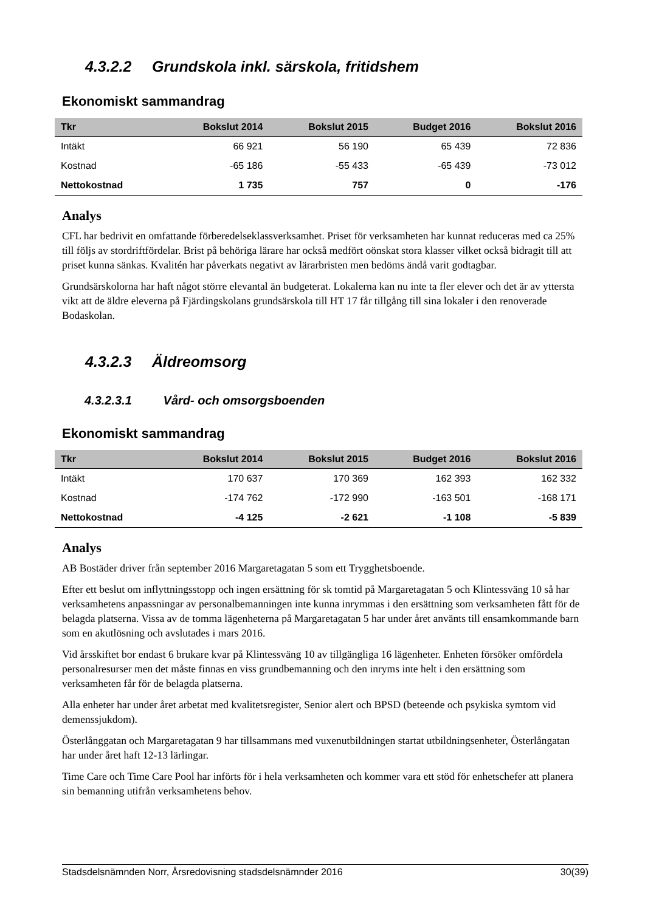4.3.2.2 Grundskola inkl. särskola, fritidshem
Ekonomiskt sammandrag
| Tkr | Bokslut 2014 | Bokslut 2015 | Budget 2016 | Bokslut 2016 |
| --- | --- | --- | --- | --- |
| Intäkt | 66 921 | 56 190 | 65 439 | 72 836 |
| Kostnad | -65 186 | -55 433 | -65 439 | -73 012 |
| Nettokostnad | 1 735 | 757 | 0 | -176 |
Analys
CFL har bedrivit en omfattande förberedelseklassverksamhet. Priset för verksamheten har kunnat reduceras med ca 25% till följs av stordriftfördelar. Brist på behöriga lärare har också medfört oönskat stora klasser vilket också bidragit till att priset kunna sänkas. Kvalitén har påverkats negativt av lärarbristen men bedöms ändå varit godtagbar.
Grundsärskolorna har haft något större elevantal än budgeterat. Lokalerna kan nu inte ta fler elever och det är av yttersta vikt att de äldre eleverna på Fjärdingskolans grundsärskola till HT 17 får tillgång till sina lokaler i den renoverade Bodaskolan.
4.3.2.3 Äldreomsorg
4.3.2.3.1 Vård- och omsorgsboenden
Ekonomiskt sammandrag
| Tkr | Bokslut 2014 | Bokslut 2015 | Budget 2016 | Bokslut 2016 |
| --- | --- | --- | --- | --- |
| Intäkt | 170 637 | 170 369 | 162 393 | 162 332 |
| Kostnad | -174 762 | -172 990 | -163 501 | -168 171 |
| Nettokostnad | -4 125 | -2 621 | -1 108 | -5 839 |
Analys
AB Bostäder driver från september 2016 Margaretagatan 5 som ett Trygghetsboende.
Efter ett beslut om inflyttningsstopp och ingen ersättning för sk tomtid på Margaretagatan 5 och Klintessväng 10 så har verksamhetens anpassningar av personalbemanningen inte kunna inrymmas i den ersättning som verksamheten fått för de belagda platserna. Vissa av de tomma lägenheterna på Margaretagatan 5 har under året använts till ensamkommande barn som en akutlösning och avslutades i mars 2016.
Vid årsskiftet bor endast 6 brukare kvar på Klintessväng 10 av tillgängliga 16 lägenheter. Enheten försöker omfördela personalresurser men det måste finnas en viss grundbemanning och den inryms inte helt i den ersättning som verksamheten får för de belagda platserna.
Alla enheter har under året arbetat med kvalitetsregister, Senior alert och BPSD (beteende och psykiska symtom vid demenssjukdom).
Österlånggatan och Margaretagatan 9 har tillsammans med vuxenutbildningen startat utbildningsenheter, Österlångatan har under året haft 12-13 lärlingar.
Time Care och Time Care Pool har införts för i hela verksamheten och kommer vara ett stöd för enhetschefer att planera sin bemanning utifrån verksamhetens behov.
Stadsdelsnämnden Norr, Årsredovisning stadsdelsnämnder 2016 30(39)